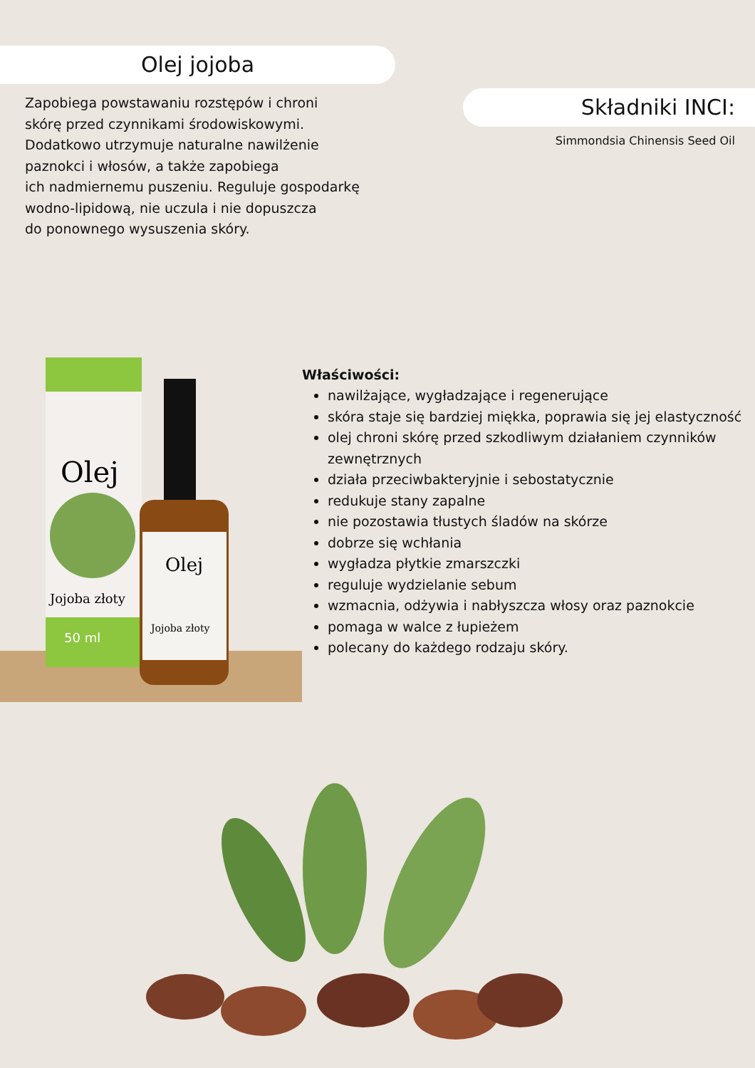Olej jojoba
Zapobiega powstawaniu rozstępów i chroni
skórę przed czynnikami środowiskowymi.
Dodatkowo utrzymuje naturalne nawilżenie
paznokci i włosów, a także zapobiega
ich nadmiernemu puszeniu. Reguluje gospodarkę
wodno-lipidową, nie uczula i nie dopuszcza
do ponownego wysuszenia skóry.
Składniki INCI:
Simmondsia Chinensis Seed Oil
Olej
Jojoba złoty
50 ml
Olej
Jojoba złoty
Właściwości:
nawilżające, wygładzające i regenerujące
skóra staje się bardziej miękka, poprawia się jej elastyczność
olej chroni skórę przed szkodliwym działaniem czynników zewnętrznych
działa przeciwbakteryjnie i sebostatycznie
redukuje stany zapalne
nie pozostawia tłustych śladów na skórze
dobrze się wchłania
wygładza płytkie zmarszczki
reguluje wydzielanie sebum
wzmacnia, odżywia i nabłyszcza włosy oraz paznokcie
pomaga w walce z łupieżem
polecany do każdego rodzaju skóry.